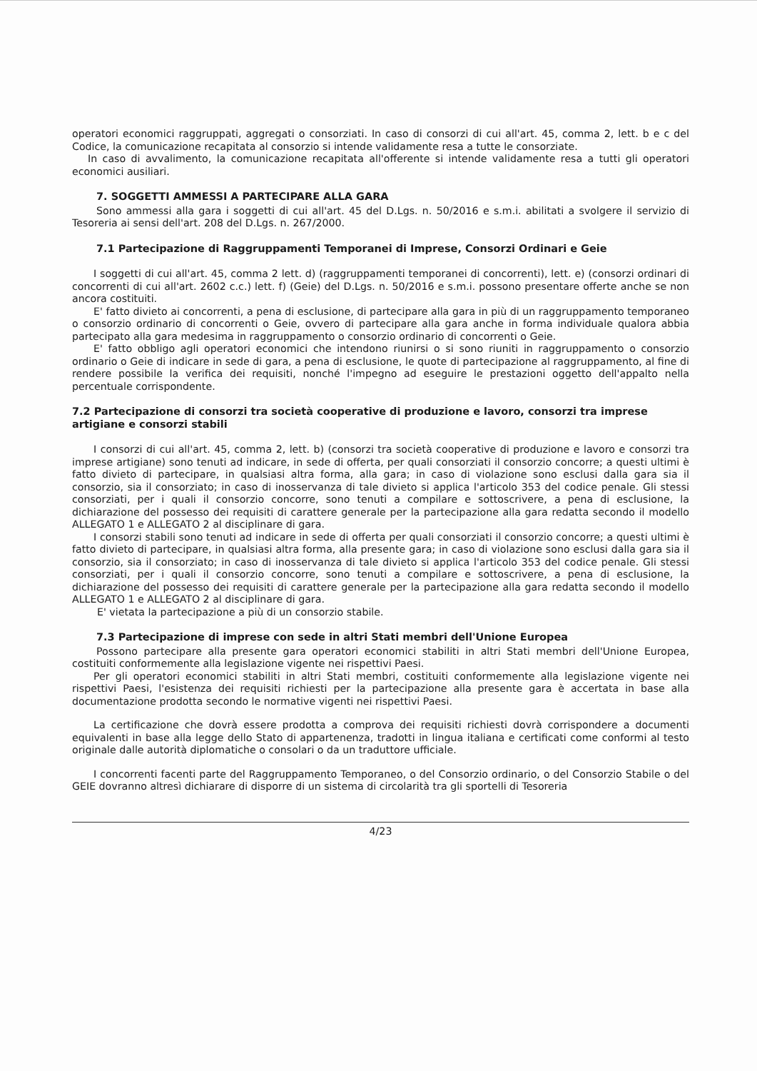operatori economici raggruppati, aggregati o consorziati. In caso di consorzi di cui all'art. 45, comma 2, lett. b e c del Codice, la comunicazione recapitata al consorzio si intende validamente resa a tutte le consorziate.
In caso di avvalimento, la comunicazione recapitata all'offerente si intende validamente resa a tutti gli operatori economici ausiliari.
7. SOGGETTI AMMESSI A PARTECIPARE ALLA GARA
Sono ammessi alla gara i soggetti di cui all'art. 45 del D.Lgs. n. 50/2016 e s.m.i. abilitati a svolgere il servizio di Tesoreria ai sensi dell'art. 208 del D.Lgs. n. 267/2000.
7.1 Partecipazione di Raggruppamenti Temporanei di Imprese, Consorzi Ordinari e Geie
I soggetti di cui all'art. 45, comma 2 lett. d) (raggruppamenti temporanei di concorrenti), lett. e) (consorzi ordinari di concorrenti di cui all'art. 2602 c.c.) lett. f) (Geie) del D.Lgs. n. 50/2016 e s.m.i. possono presentare offerte anche se non ancora costituiti.
E' fatto divieto ai concorrenti, a pena di esclusione, di partecipare alla gara in più di un raggruppamento temporaneo o consorzio ordinario di concorrenti o Geie, ovvero di partecipare alla gara anche in forma individuale qualora abbia partecipato alla gara medesima in raggruppamento o consorzio ordinario di concorrenti o Geie.
E' fatto obbligo agli operatori economici che intendono riunirsi o si sono riuniti in raggruppamento o consorzio ordinario o Geie di indicare in sede di gara, a pena di esclusione, le quote di partecipazione al raggruppamento, al fine di rendere possibile la verifica dei requisiti, nonché l'impegno ad eseguire le prestazioni oggetto dell'appalto nella percentuale corrispondente.
7.2 Partecipazione di consorzi tra società cooperative di produzione e lavoro, consorzi tra imprese artigiane e consorzi stabili
I consorzi di cui all'art. 45, comma 2, lett. b) (consorzi tra società cooperative di produzione e lavoro e consorzi tra imprese artigiane) sono tenuti ad indicare, in sede di offerta, per quali consorziati il consorzio concorre; a questi ultimi è fatto divieto di partecipare, in qualsiasi altra forma, alla gara; in caso di violazione sono esclusi dalla gara sia il consorzio, sia il consorziato; in caso di inosservanza di tale divieto si applica l'articolo 353 del codice penale. Gli stessi consorziati, per i quali il consorzio concorre, sono tenuti a compilare e sottoscrivere, a pena di esclusione, la dichiarazione del possesso dei requisiti di carattere generale per la partecipazione alla gara redatta secondo il modello ALLEGATO 1 e ALLEGATO 2 al disciplinare di gara.
I consorzi stabili sono tenuti ad indicare in sede di offerta per quali consorziati il consorzio concorre; a questi ultimi è fatto divieto di partecipare, in qualsiasi altra forma, alla presente gara; in caso di violazione sono esclusi dalla gara sia il consorzio, sia il consorziato; in caso di inosservanza di tale divieto si applica l'articolo 353 del codice penale. Gli stessi consorziati, per i quali il consorzio concorre, sono tenuti a compilare e sottoscrivere, a pena di esclusione, la dichiarazione del possesso dei requisiti di carattere generale per la partecipazione alla gara redatta secondo il modello ALLEGATO 1 e ALLEGATO 2 al disciplinare di gara.
E' vietata la partecipazione a più di un consorzio stabile.
7.3 Partecipazione di imprese con sede in altri Stati membri dell'Unione Europea
Possono partecipare alla presente gara operatori economici stabiliti in altri Stati membri dell'Unione Europea, costituiti conformemente alla legislazione vigente nei rispettivi Paesi.
Per gli operatori economici stabiliti in altri Stati membri, costituiti conformemente alla legislazione vigente nei rispettivi Paesi, l'esistenza dei requisiti richiesti per la partecipazione alla presente gara è accertata in base alla documentazione prodotta secondo le normative vigenti nei rispettivi Paesi.
La certificazione che dovrà essere prodotta a comprova dei requisiti richiesti dovrà corrispondere a documenti equivalenti in base alla legge dello Stato di appartenenza, tradotti in lingua italiana e certificati come conformi al testo originale dalle autorità diplomatiche o consolari o da un traduttore ufficiale.
I concorrenti facenti parte del Raggruppamento Temporaneo, o del Consorzio ordinario, o del Consorzio Stabile o del GEIE dovranno altresì dichiarare di disporre di un sistema di circolarità tra gli sportelli di Tesoreria
4/23